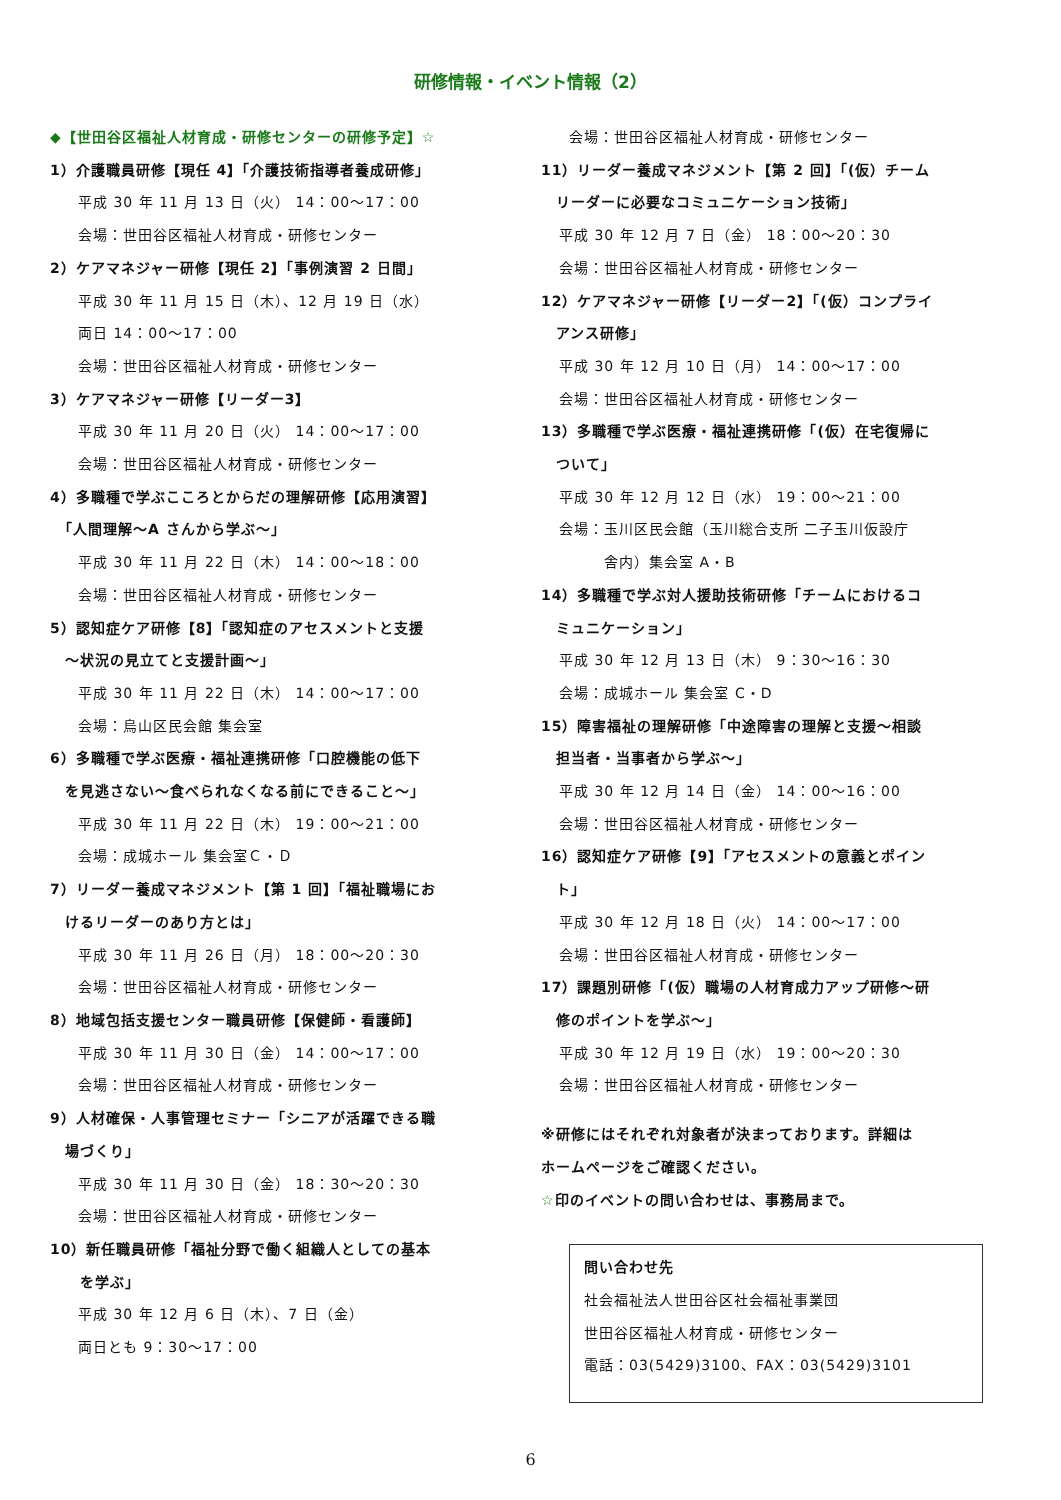研修情報・イベント情報（2）
◆【世田谷区福祉人材育成・研修センターの研修予定】☆
1）介護職員研修【現任 4】「介護技術指導者養成研修」
平成 30 年 11 月 13 日（火） 14：00～17：00
会場：世田谷区福祉人材育成・研修センター
2）ケアマネジャー研修【現任 2】「事例演習 2 日間」
平成 30 年 11 月 15 日（木）、12 月 19 日（水）
両日 14：00～17：00
会場：世田谷区福祉人材育成・研修センター
3）ケアマネジャー研修【リーダー3】
平成 30 年 11 月 20 日（火） 14：00～17：00
会場：世田谷区福祉人材育成・研修センター
4）多職種で学ぶこころとからだの理解研修【応用演習】
　「人間理解～A さんから学ぶ～」
平成 30 年 11 月 22 日（木） 14：00～18：00
会場：世田谷区福祉人材育成・研修センター
5）認知症ケア研修【8】「認知症のアセスメントと支援
　～状況の見立てと支援計画～」
平成 30 年 11 月 22 日（木） 14：00～17：00
会場：烏山区民会館 集会室
6）多職種で学ぶ医療・福祉連携研修「口腔機能の低下
　を見逃さない～食べられなくなる前にできること～」
平成 30 年 11 月 22 日（木） 19：00～21：00
会場：成城ホール 集会室Ｃ・Ｄ
7）リーダー養成マネジメント【第 1 回】「福祉職場にお
　けるリーダーのあり方とは」
平成 30 年 11 月 26 日（月） 18：00～20：30
会場：世田谷区福祉人材育成・研修センター
8）地域包括支援センター職員研修【保健師・看護師】
平成 30 年 11 月 30 日（金） 14：00～17：00
会場：世田谷区福祉人材育成・研修センター
9）人材確保・人事管理セミナー「シニアが活躍できる職
　場づくり」
平成 30 年 11 月 30 日（金） 18：30～20：30
会場：世田谷区福祉人材育成・研修センター
10）新任職員研修「福祉分野で働く組織人としての基本
　　を学ぶ」
平成 30 年 12 月 6 日（木）、7 日（金）
両日とも 9：30～17：00
会場：世田谷区福祉人材育成・研修センター
11）リーダー養成マネジメント【第 2 回】「(仮）チーム
　リーダーに必要なコミュニケーション技術」
平成 30 年 12 月 7 日（金） 18：00～20：30
会場：世田谷区福祉人材育成・研修センター
12）ケアマネジャー研修【リーダー2】「(仮）コンプライ
　アンス研修」
平成 30 年 12 月 10 日（月） 14：00～17：00
会場：世田谷区福祉人材育成・研修センター
13）多職種で学ぶ医療・福祉連携研修「(仮）在宅復帰に
　ついて」
平成 30 年 12 月 12 日（水） 19：00～21：00
会場：玉川区民会館（玉川総合支所 二子玉川仮設庁
　　　舎内）集会室 A・B
14）多職種で学ぶ対人援助技術研修「チームにおけるコ
　ミュニケーション」
平成 30 年 12 月 13 日（木） 9：30～16：30
会場：成城ホール 集会室 C・D
15）障害福祉の理解研修「中途障害の理解と支援～相談
　担当者・当事者から学ぶ～」
平成 30 年 12 月 14 日（金） 14：00～16：00
会場：世田谷区福祉人材育成・研修センター
16）認知症ケア研修【9】「アセスメントの意義とポイン
　ト」
平成 30 年 12 月 18 日（火） 14：00～17：00
会場：世田谷区福祉人材育成・研修センター
17）課題別研修「(仮）職場の人材育成力アップ研修～研
　修のポイントを学ぶ～」
平成 30 年 12 月 19 日（水） 19：00～20：30
会場：世田谷区福祉人材育成・研修センター
※研修にはそれぞれ対象者が決まっております。詳細は
ホームページをご確認ください。
☆印のイベントの問い合わせは、事務局まで。
問い合わせ先
社会福祉法人世田谷区社会福祉事業団
世田谷区福祉人材育成・研修センター
電話：03(5429)3100、FAX：03(5429)3101
6